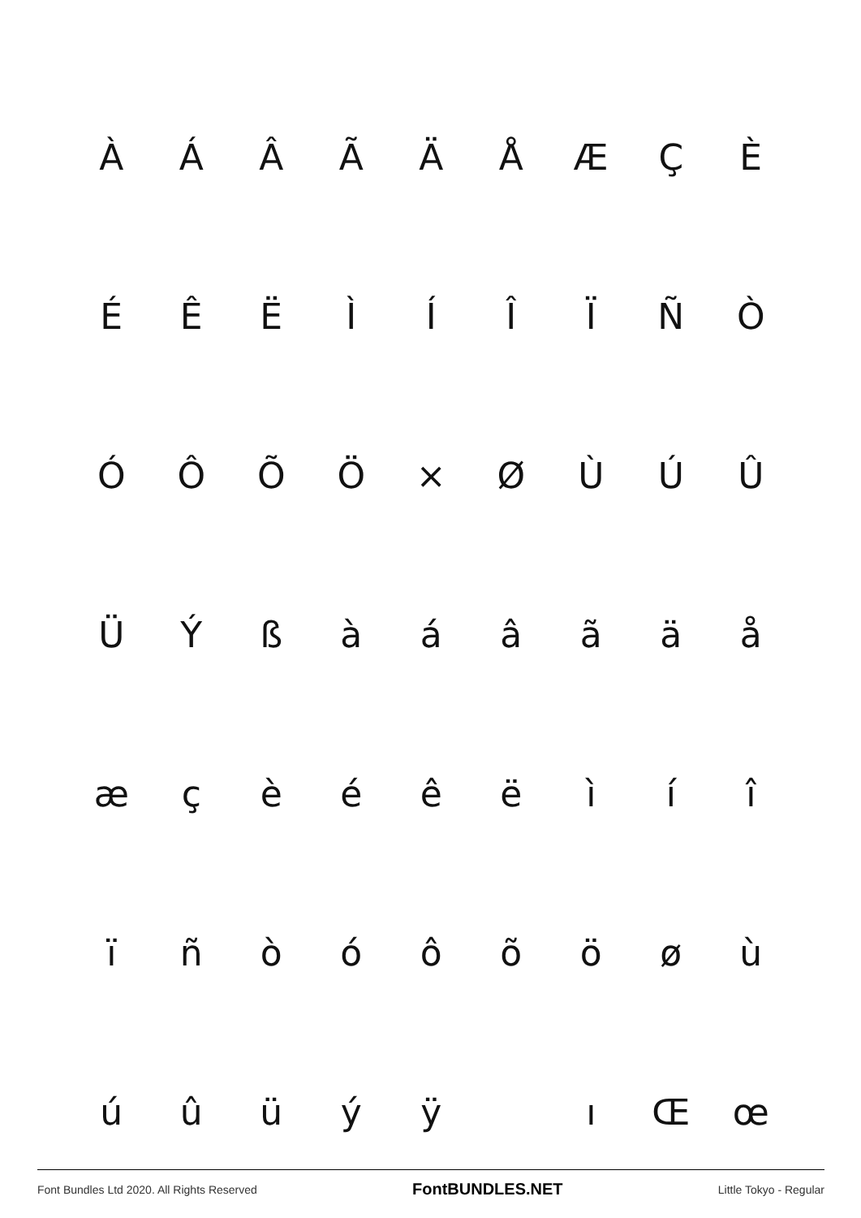| À | Á | Â | Ã | Ä | Å | Æ | Ç | È |
| É | Ê | Ë | Ì | Í | Î | Ï | Ñ | Ò |
| Ó | Ô | Õ | Ö | × | Ø | Ù | Ú | Û |
| Ü | Ý | ß | à | á | â | ã | ä | å |
| æ | ç | è | é | ê | ë | ì | í | î |
| ï | ñ | ò | ó | ô | õ | ö | ø | ù |
| ú | û | ü | ý | ÿ | | ı | Œ | œ |
Font Bundles Ltd 2020. All Rights Reserved FontBUNDLES.NET Little Tokyo - Regular